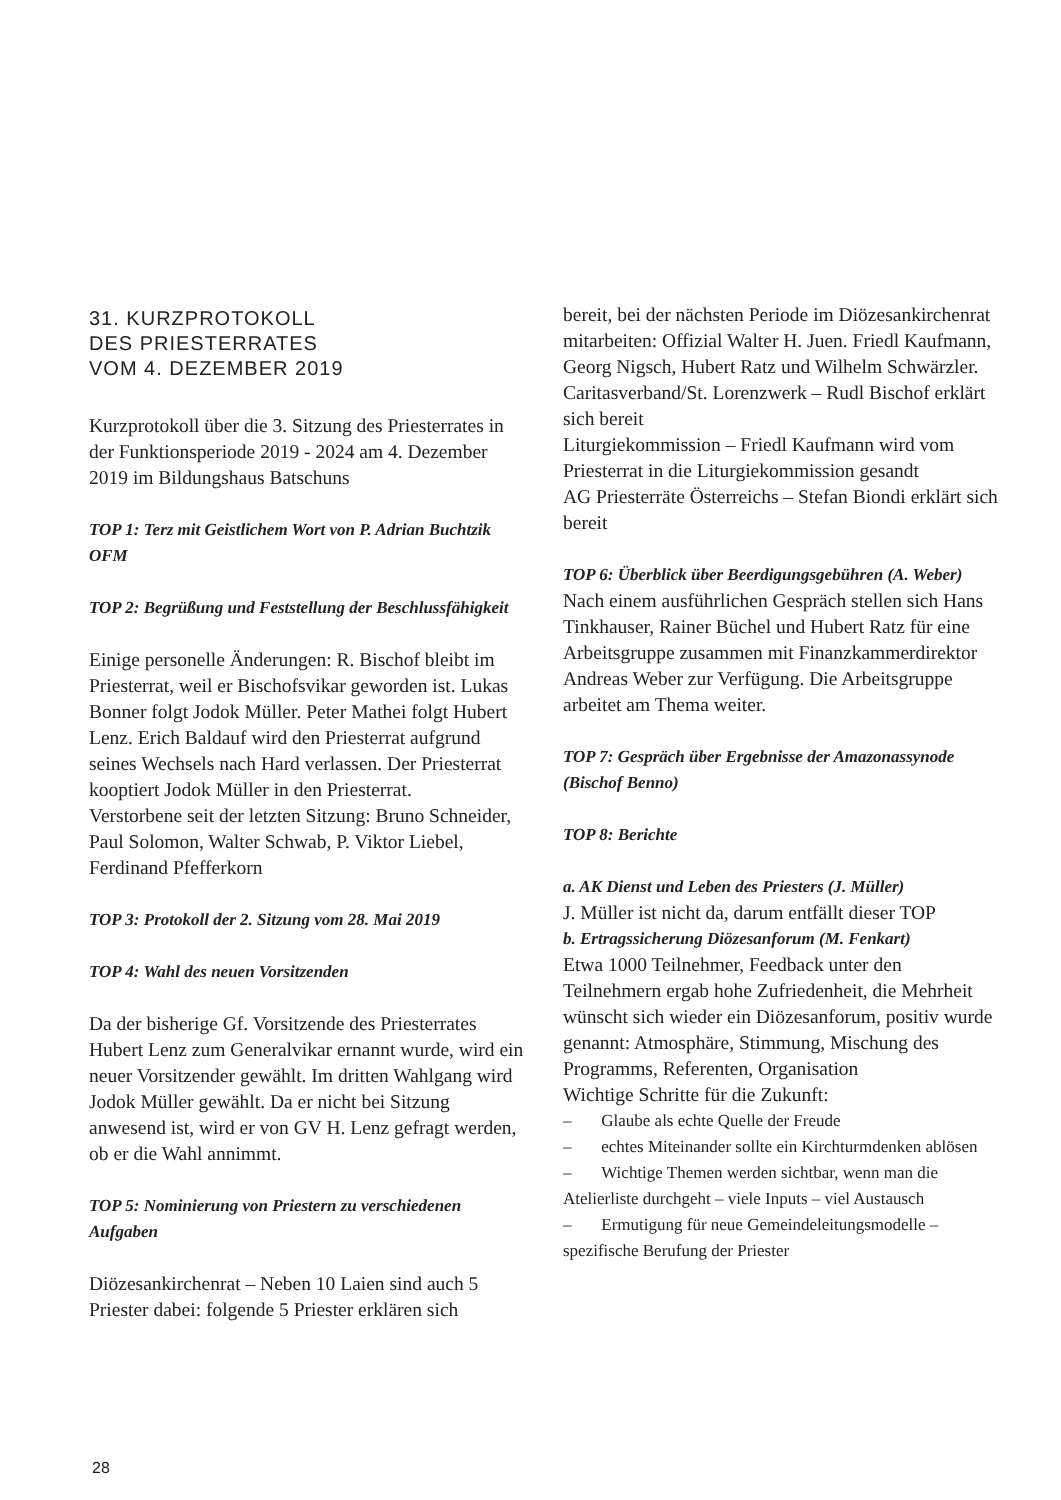31. KURZPROTOKOLL
DES PRIESTERRATES
VOM 4. DEZEMBER 2019
Kurzprotokoll über die 3. Sitzung des Priesterrates in der Funktionsperiode 2019 - 2024 am 4. Dezember 2019 im Bildungshaus Batschuns
TOP 1: Terz mit Geistlichem Wort von P. Adrian Buchtzik OFM
TOP 2: Begrüßung und Feststellung der Beschlussfähigkeit
Einige personelle Änderungen: R. Bischof bleibt im Priesterrat, weil er Bischofsvikar geworden ist. Lukas Bonner folgt Jodok Müller. Peter Mathei folgt Hubert Lenz. Erich Baldauf wird den Priesterrat aufgrund seines Wechsels nach Hard verlassen. Der Priesterrat kooptiert Jodok Müller in den Priesterrat.
Verstorbene seit der letzten Sitzung: Bruno Schneider, Paul Solomon, Walter Schwab, P. Viktor Liebel, Ferdinand Pfefferkorn
TOP 3: Protokoll der 2. Sitzung vom 28. Mai 2019
TOP 4: Wahl des neuen Vorsitzenden
Da der bisherige Gf. Vorsitzende des Priesterrates Hubert Lenz zum Generalvikar ernannt wurde, wird ein neuer Vorsitzender gewählt. Im dritten Wahlgang wird Jodok Müller gewählt. Da er nicht bei Sitzung anwesend ist, wird er von GV H. Lenz gefragt werden, ob er die Wahl annimmt.
TOP 5: Nominierung von Priestern zu verschiedenen Aufgaben
Diözesankirchenrat – Neben 10 Laien sind auch 5 Priester dabei: folgende 5 Priester erklären sich
bereit, bei der nächsten Periode im Diözesankirchenrat mitarbeiten: Offizial Walter H. Juen. Friedl Kaufmann, Georg Nigsch, Hubert Ratz und Wilhelm Schwärzler.
Caritasverband/St. Lorenzwerk – Rudl Bischof erklärt sich bereit
Liturgiekommission – Friedl Kaufmann wird vom Priesterrat in die Liturgiekommission gesandt
AG Priesterräte Österreichs – Stefan Biondi erklärt sich bereit
TOP 6: Überblick über Beerdigungsgebühren (A. Weber)
Nach einem ausführlichen Gespräch stellen sich Hans Tinkhauser, Rainer Büchel und Hubert Ratz für eine Arbeitsgruppe zusammen mit Finanzkammerdirektor Andreas Weber zur Verfügung. Die Arbeitsgruppe arbeitet am Thema weiter.
TOP 7: Gespräch über Ergebnisse der Amazonassynode (Bischof Benno)
TOP 8: Berichte
a. AK Dienst und Leben des Priesters (J. Müller)
J. Müller ist nicht da, darum entfällt dieser TOP
b. Ertragssicherung Diözesanforum (M. Fenkart)
Etwa 1000 Teilnehmer, Feedback unter den Teilnehmern ergab hohe Zufriedenheit, die Mehrheit wünscht sich wieder ein Diözesanforum, positiv wurde genannt: Atmosphäre, Stimmung, Mischung des Programms, Referenten, Organisation
Wichtige Schritte für die Zukunft:
– Glaube als echte Quelle der Freude
– echtes Miteinander sollte ein Kirchturmdenken ablösen
– Wichtige Themen werden sichtbar, wenn man die Atelierliste durchgeht – viele Inputs – viel Austausch
– Ermutigung für neue Gemeindeleitungsmodelle – spezifische Berufung der Priester
28